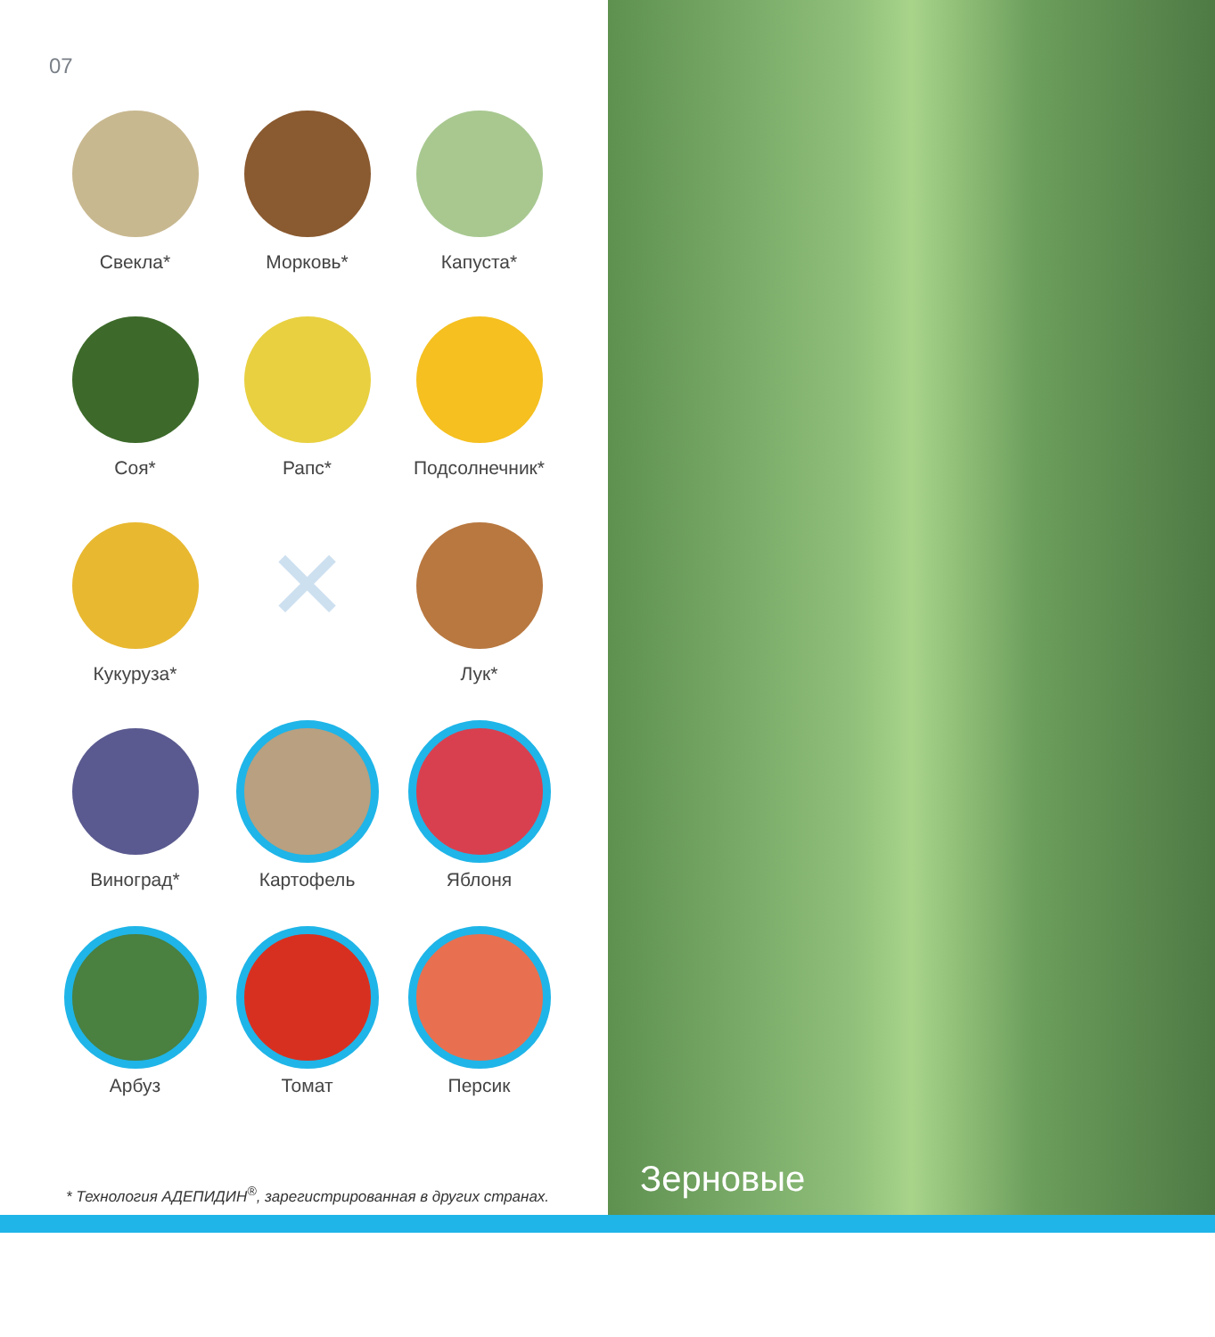07
Свекла*
Морковь*
Капуста*
Соя*
Рапс*
Подсолнечник*
Кукуруза*
✕
Лук*
Виноград*
Картофель
Яблоня
Арбуз
Томат
Персик
* Технология АДЕПИДИН<sup>®</sup>, зарегистрированная в других странах.
Зерновые